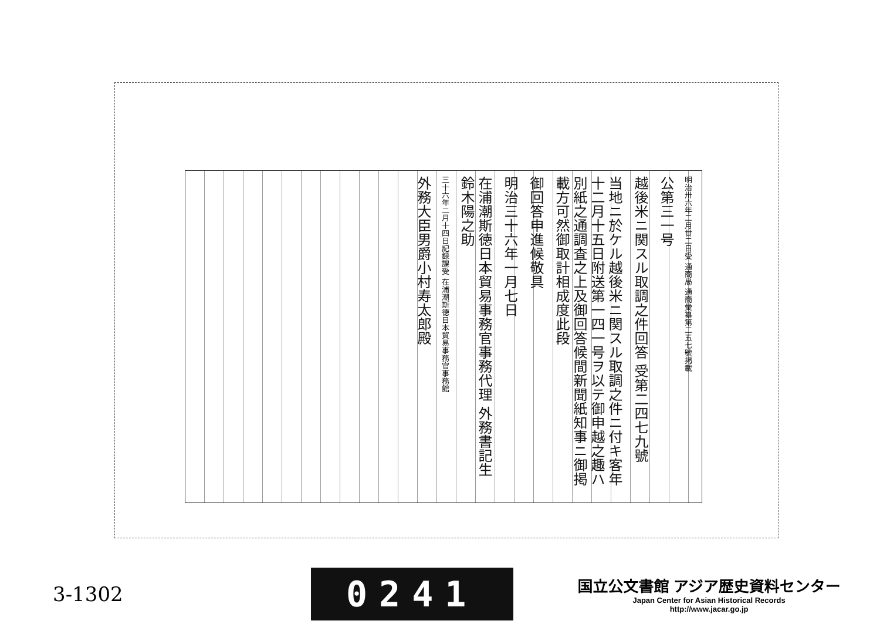明治卅六年二月廿二日受 通商局 通商彙纂第二五七號掲載
公第三一号
越後米ニ関スル取調之件回答 受第二四七九號
当地ニ於ケル越後米ニ関スル取調之件ニ付キ客年十二月十五日附送第一四一号ヲ以テ御申越之趣ハ別紙之通調査之上及御回答候間新聞紙知事ニ御掲載方可然御取計相成度此段
御回答申進候敬具
明治三十六年一月七日
在浦潮斯徳日本貿易事務官事務代理 外務書記生 鈴木陽之助
三十六年二月十四日記録課受 在浦潮斯徳日本貿易事務官事務館
外務大臣男爵小村寿太郎殿
3-1302
0241
国立公文書館 アジア歴史資料センター
Japan Center for Asian Historical Records
http://www.jacar.go.jp